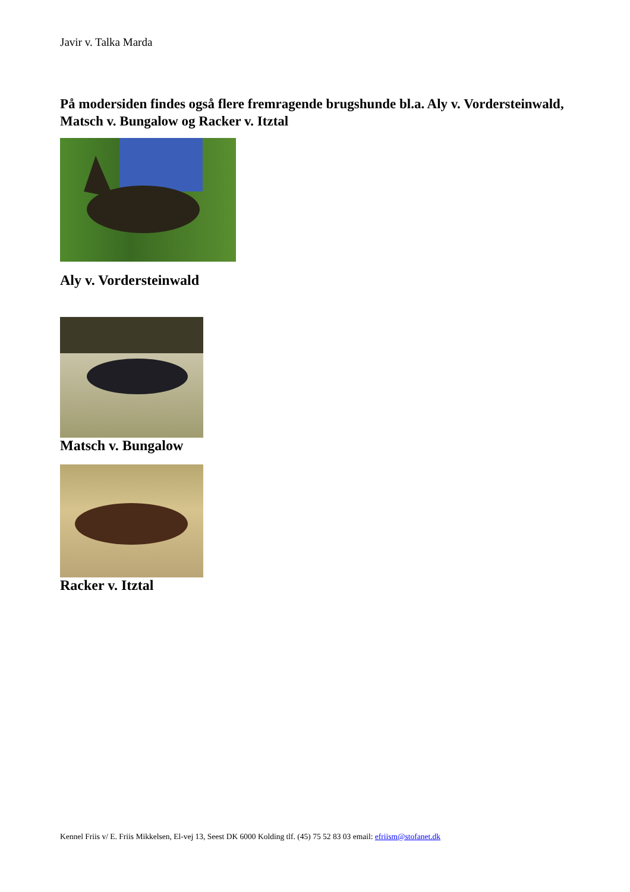Javir v. Talka Marda
På modersiden findes også flere fremragende brugshunde bl.a. Aly v. Vordersteinwald, Matsch v. Bungalow og Racker v. Itztal
Aly v. Vordersteinwald
Matsch v. Bungalow
Racker v. Itztal
Kennel Friis v/ E. Friis Mikkelsen, El-vej 13, Seest DK 6000 Kolding tlf. (45) 75 52 83 03 email: efriism@stofanet.dk